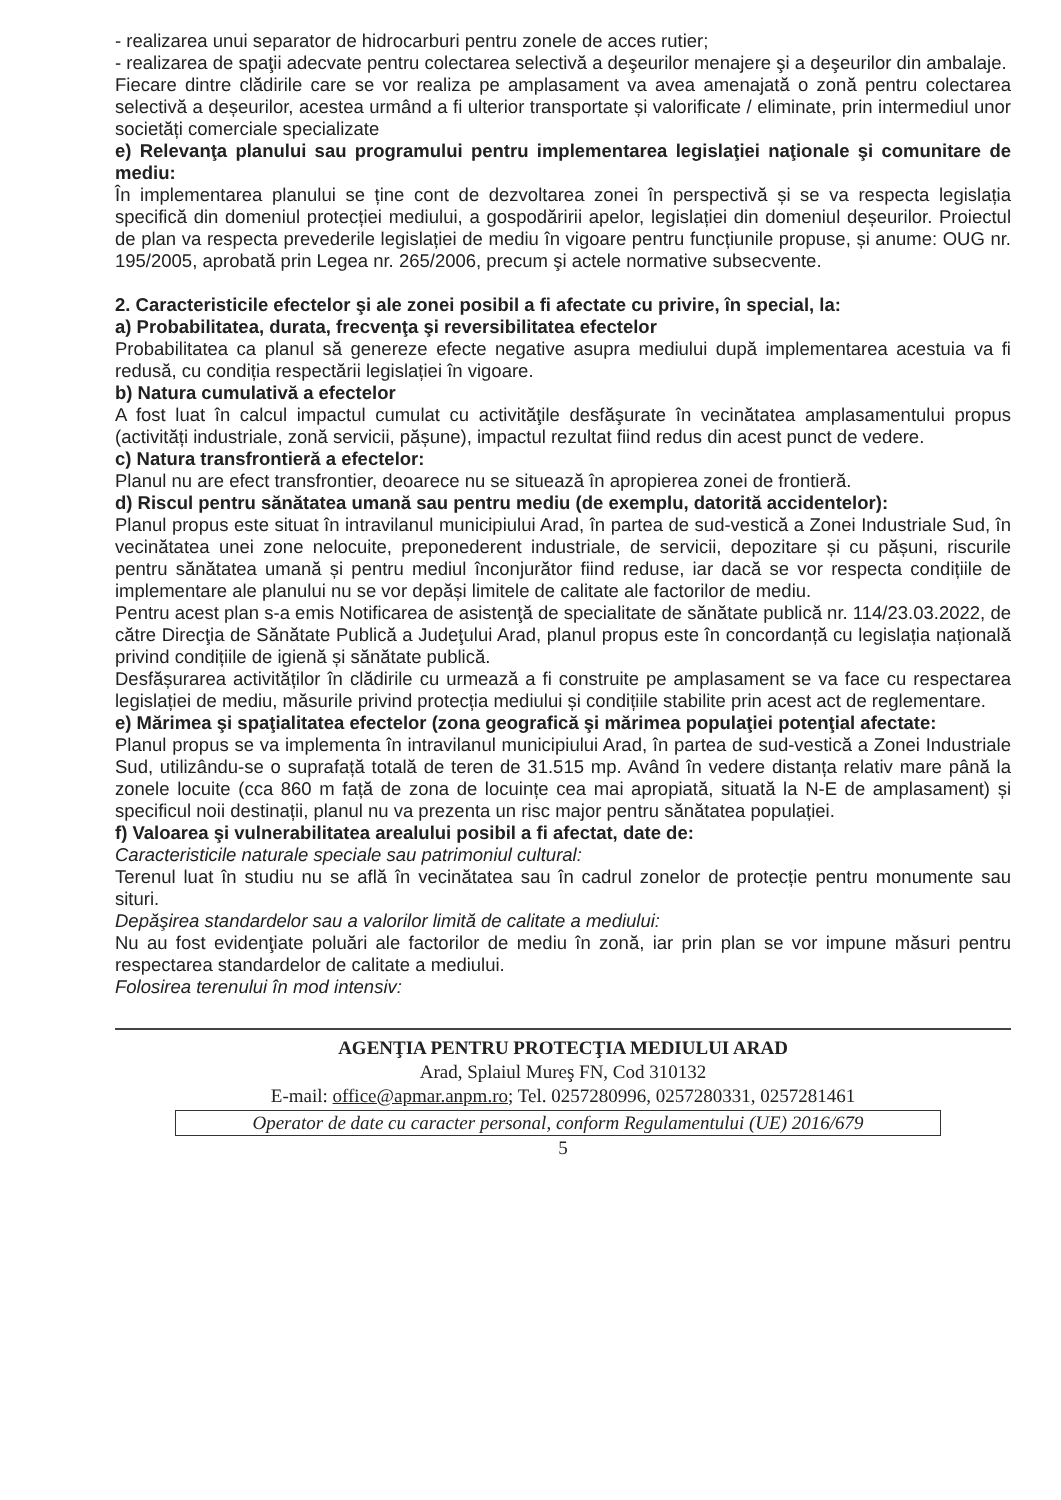- realizarea unui separator de hidrocarburi pentru zonele de acces rutier;
- realizarea de spaţii adecvate pentru colectarea selectivă a deşeurilor menajere şi a deşeurilor din ambalaje.
Fiecare dintre clădirile care se vor realiza pe amplasament va avea amenajată o zonă pentru colectarea selectivă a deșeurilor, acestea urmând a fi ulterior transportate și valorificate / eliminate, prin intermediul unor societăți comerciale specializate
e) Relevanţa planului sau programului pentru implementarea legislaţiei naţionale şi comunitare de mediu:
În implementarea planului se ține cont de dezvoltarea zonei în perspectivă și se va respecta legislația specifică din domeniul protecției mediului, a gospodăririi apelor, legislației din domeniul deșeurilor. Proiectul de plan va respecta prevederile legislației de mediu în vigoare pentru funcțiunile propuse, și anume: OUG nr. 195/2005, aprobată prin Legea nr. 265/2006, precum şi actele normative subsecvente.
2. Caracteristicile efectelor şi ale zonei posibil a fi afectate cu privire, în special, la:
a) Probabilitatea, durata, frecvenţa şi reversibilitatea efectelor
Probabilitatea ca planul să genereze efecte negative asupra mediului după implementarea acestuia va fi redusă, cu condiția respectării legislației în vigoare.
b) Natura cumulativă a efectelor
A fost luat în calcul impactul cumulat cu activităţile desfăşurate în vecinătatea amplasamentului propus (activități industriale, zonă servicii, pășune), impactul rezultat fiind redus din acest punct de vedere.
c) Natura transfrontieră a efectelor:
Planul nu are efect transfrontier, deoarece nu se situează în apropierea zonei de frontieră.
d) Riscul pentru sănătatea umană sau pentru mediu (de exemplu, datorită accidentelor):
Planul propus este situat în intravilanul municipiului Arad, în partea de sud-vestică a Zonei Industriale Sud, în vecinătatea unei zone nelocuite, preponederent industriale, de servicii, depozitare și cu pășuni, riscurile pentru sănătatea umană și pentru mediul înconjurător fiind reduse, iar dacă se vor respecta condițiile de implementare ale planului nu se vor depăși limitele de calitate ale factorilor de mediu.
Pentru acest plan s-a emis Notificarea de asistenţă de specialitate de sănătate publică nr. 114/23.03.2022, de către Direcţia de Sănătate Publică a Judeţului Arad, planul propus este în concordanță cu legislația națională privind condițiile de igienă și sănătate publică.
Desfășurarea activităților în clădirile cu urmează a fi construite pe amplasament se va face cu respectarea legislației de mediu, măsurile privind protecția mediului și condițiile stabilite prin acest act de reglementare.
e) Mărimea şi spaţialitatea efectelor (zona geografică şi mărimea populaţiei potenţial afectate:
Planul propus se va implementa în intravilanul municipiului Arad, în partea de sud-vestică a Zonei Industriale Sud, utilizându-se o suprafață totală de teren de 31.515 mp. Având în vedere distanța relativ mare până la zonele locuite (cca 860 m față de zona de locuințe cea mai apropiată, situată la N-E de amplasament) și specificul noii destinații, planul nu va prezenta un risc major pentru sănătatea populației.
f) Valoarea şi vulnerabilitatea arealului posibil a fi afectat, date de:
Caracteristicile naturale speciale sau patrimoniul cultural:
Terenul luat în studiu nu se află în vecinătatea sau în cadrul zonelor de protecție pentru monumente sau situri.
Depăşirea standardelor sau a valorilor limită de calitate a mediului:
Nu au fost evidenţiate poluări ale factorilor de mediu în zonă, iar prin plan se vor impune măsuri pentru respectarea standardelor de calitate a mediului.
Folosirea terenului în mod intensiv:
AGENŢIA PENTRU PROTECŢIA MEDIULUI ARAD
Arad, Splaiul Mureş FN, Cod 310132
E-mail: office@apmar.anpm.ro; Tel. 0257280996, 0257280331, 0257281461
Operator de date cu caracter personal, conform Regulamentului (UE) 2016/679
5